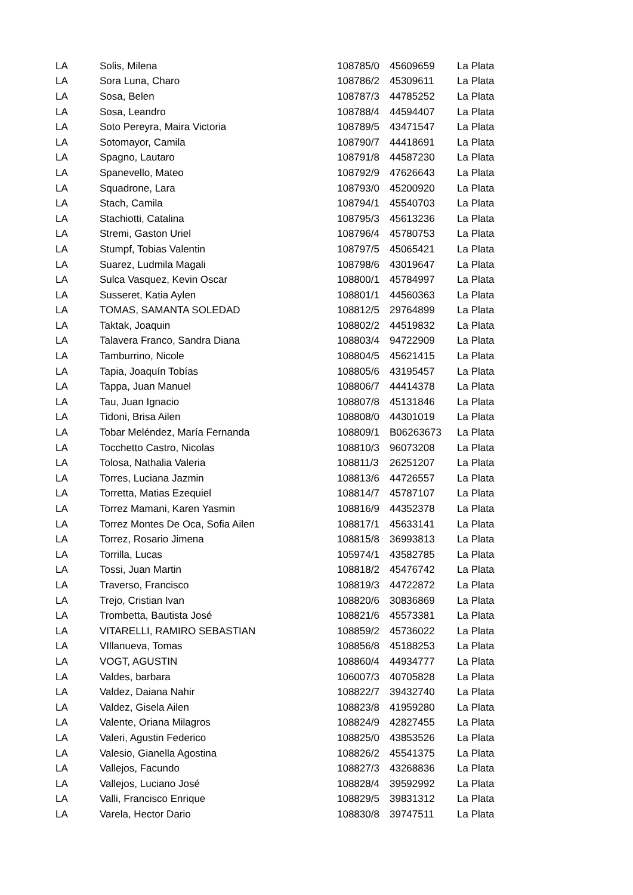| LA | Solis, Milena | 108785/0 | 45609659 | La Plata |
| LA | Sora Luna, Charo | 108786/2 | 45309611 | La Plata |
| LA | Sosa, Belen | 108787/3 | 44785252 | La Plata |
| LA | Sosa, Leandro | 108788/4 | 44594407 | La Plata |
| LA | Soto Pereyra, Maira Victoria | 108789/5 | 43471547 | La Plata |
| LA | Sotomayor, Camila | 108790/7 | 44418691 | La Plata |
| LA | Spagno, Lautaro | 108791/8 | 44587230 | La Plata |
| LA | Spanevello, Mateo | 108792/9 | 47626643 | La Plata |
| LA | Squadrone, Lara | 108793/0 | 45200920 | La Plata |
| LA | Stach, Camila | 108794/1 | 45540703 | La Plata |
| LA | Stachiotti, Catalina | 108795/3 | 45613236 | La Plata |
| LA | Stremi, Gaston Uriel | 108796/4 | 45780753 | La Plata |
| LA | Stumpf, Tobias Valentin | 108797/5 | 45065421 | La Plata |
| LA | Suarez, Ludmila Magali | 108798/6 | 43019647 | La Plata |
| LA | Sulca Vasquez, Kevin Oscar | 108800/1 | 45784997 | La Plata |
| LA | Susseret, Katia Aylen | 108801/1 | 44560363 | La Plata |
| LA | TOMAS, SAMANTA SOLEDAD | 108812/5 | 29764899 | La Plata |
| LA | Taktak, Joaquin | 108802/2 | 44519832 | La Plata |
| LA | Talavera Franco, Sandra Diana | 108803/4 | 94722909 | La Plata |
| LA | Tamburrino, Nicole | 108804/5 | 45621415 | La Plata |
| LA | Tapia, Joaquín Tobías | 108805/6 | 43195457 | La Plata |
| LA | Tappa, Juan Manuel | 108806/7 | 44414378 | La Plata |
| LA | Tau, Juan Ignacio | 108807/8 | 45131846 | La Plata |
| LA | Tidoni, Brisa Ailen | 108808/0 | 44301019 | La Plata |
| LA | Tobar Meléndez, María Fernanda | 108809/1 | B06263673 | La Plata |
| LA | Tocchetto Castro, Nicolas | 108810/3 | 96073208 | La Plata |
| LA | Tolosa, Nathalia Valeria | 108811/3 | 26251207 | La Plata |
| LA | Torres, Luciana Jazmin | 108813/6 | 44726557 | La Plata |
| LA | Torretta, Matias Ezequiel | 108814/7 | 45787107 | La Plata |
| LA | Torrez Mamani, Karen Yasmin | 108816/9 | 44352378 | La Plata |
| LA | Torrez Montes De Oca, Sofia Ailen | 108817/1 | 45633141 | La Plata |
| LA | Torrez, Rosario Jimena | 108815/8 | 36993813 | La Plata |
| LA | Torrilla, Lucas | 105974/1 | 43582785 | La Plata |
| LA | Tossi, Juan Martin | 108818/2 | 45476742 | La Plata |
| LA | Traverso, Francisco | 108819/3 | 44722872 | La Plata |
| LA | Trejo, Cristian Ivan | 108820/6 | 30836869 | La Plata |
| LA | Trombetta, Bautista José | 108821/6 | 45573381 | La Plata |
| LA | VITARELLI, RAMIRO SEBASTIAN | 108859/2 | 45736022 | La Plata |
| LA | VIllanueva, Tomas | 108856/8 | 45188253 | La Plata |
| LA | VOGT, AGUSTIN | 108860/4 | 44934777 | La Plata |
| LA | Valdes, barbara | 106007/3 | 40705828 | La Plata |
| LA | Valdez, Daiana Nahir | 108822/7 | 39432740 | La Plata |
| LA | Valdez, Gisela Ailen | 108823/8 | 41959280 | La Plata |
| LA | Valente, Oriana Milagros | 108824/9 | 42827455 | La Plata |
| LA | Valeri, Agustin Federico | 108825/0 | 43853526 | La Plata |
| LA | Valesio, Gianella Agostina | 108826/2 | 45541375 | La Plata |
| LA | Vallejos, Facundo | 108827/3 | 43268836 | La Plata |
| LA | Vallejos, Luciano José | 108828/4 | 39592992 | La Plata |
| LA | Valli, Francisco Enrique | 108829/5 | 39831312 | La Plata |
| LA | Varela, Hector Dario | 108830/8 | 39747511 | La Plata |